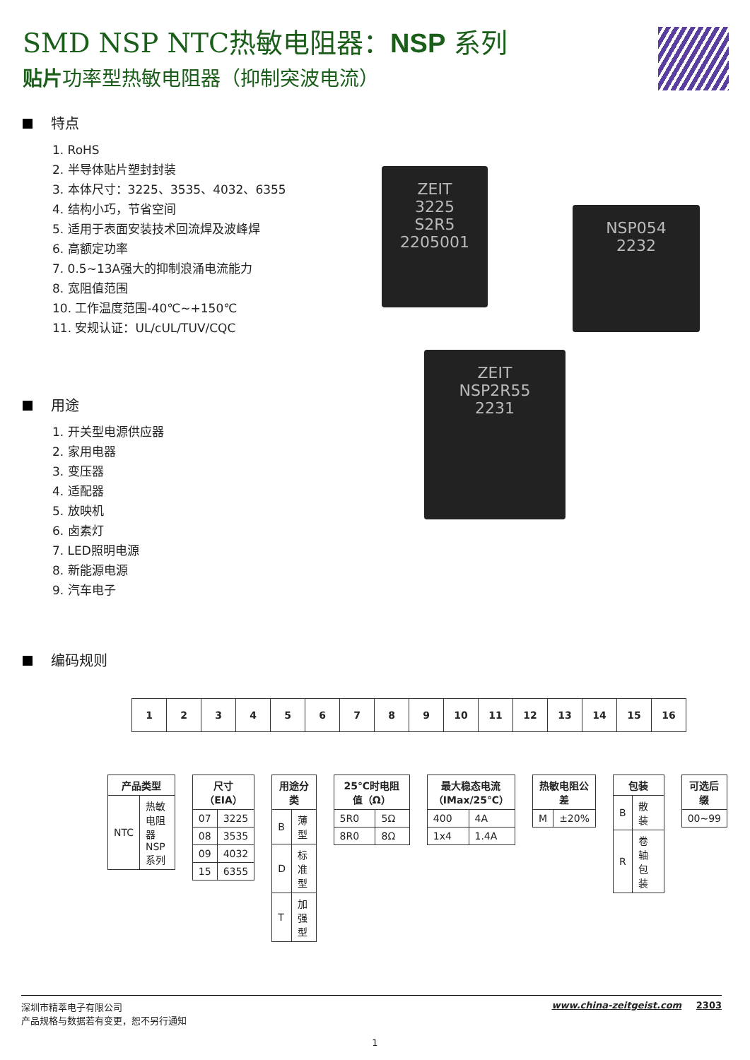ZEIT
3225
S2R5
2205001
NSP054
2232
ZEIT
NSP2R55
2231
SMD NSP NTC热敏电阻器：NSP 系列
贴片功率型热敏电阻器（抑制突波电流）
特点
1. RoHS
2. 半导体贴片塑封封装
3. 本体尺寸：3225、3535、4032、6355
4. 结构小巧，节省空间
5. 适用于表面安装技术回流焊及波峰焊
6. 高额定功率
7. 0.5~13A强大的抑制浪涌电流能力
8. 宽阻值范围
10. 工作温度范围-40℃~+150℃
11. 安规认证：UL/cUL/TUV/CQC
用途
1. 开关型电源供应器
2. 家用电器
3. 变压器
4. 适配器
5. 放映机
6. 卤素灯
7. LED照明电源
8. 新能源电源
9. 汽车电子
编码规则
| 1 | 2 | 3 | 4 | 5 | 6 | 7 | 8 | 9 | 10 | 11 | 12 | 13 | 14 | 15 | 16 |
| 产品类型 | |
| --- | --- |
| NTC | 热敏电阻器 NSP 系列 |
| 尺寸（EIA） | |
| --- | --- |
| 07 | 3225 |
| 08 | 3535 |
| 09 | 4032 |
| 15 | 6355 |
| 用途分类 | |
| --- | --- |
| B | 薄型 |
| D | 标准型 |
| T | 加强型 |
| 25℃时电阻值（Ω） | |
| --- | --- |
| 5R0 | 5Ω |
| 8R0 | 8Ω |
| 最大稳态电流 （IMax/25℃） | |
| --- | --- |
| 400 | 4A |
| 1x4 | 1.4A |
| 热敏电阻公差 | |
| --- | --- |
| M | ±20% |
| 包装 | |
| --- | --- |
| B | 散装 |
| R | 卷轴包装 |
| 可选后缀 |
| --- |
| 00~99 |
深圳市精萃电子有限公司
产品规格与数据若有变更，恕不另行通知
www.china-zeitgeist.com 2303
1